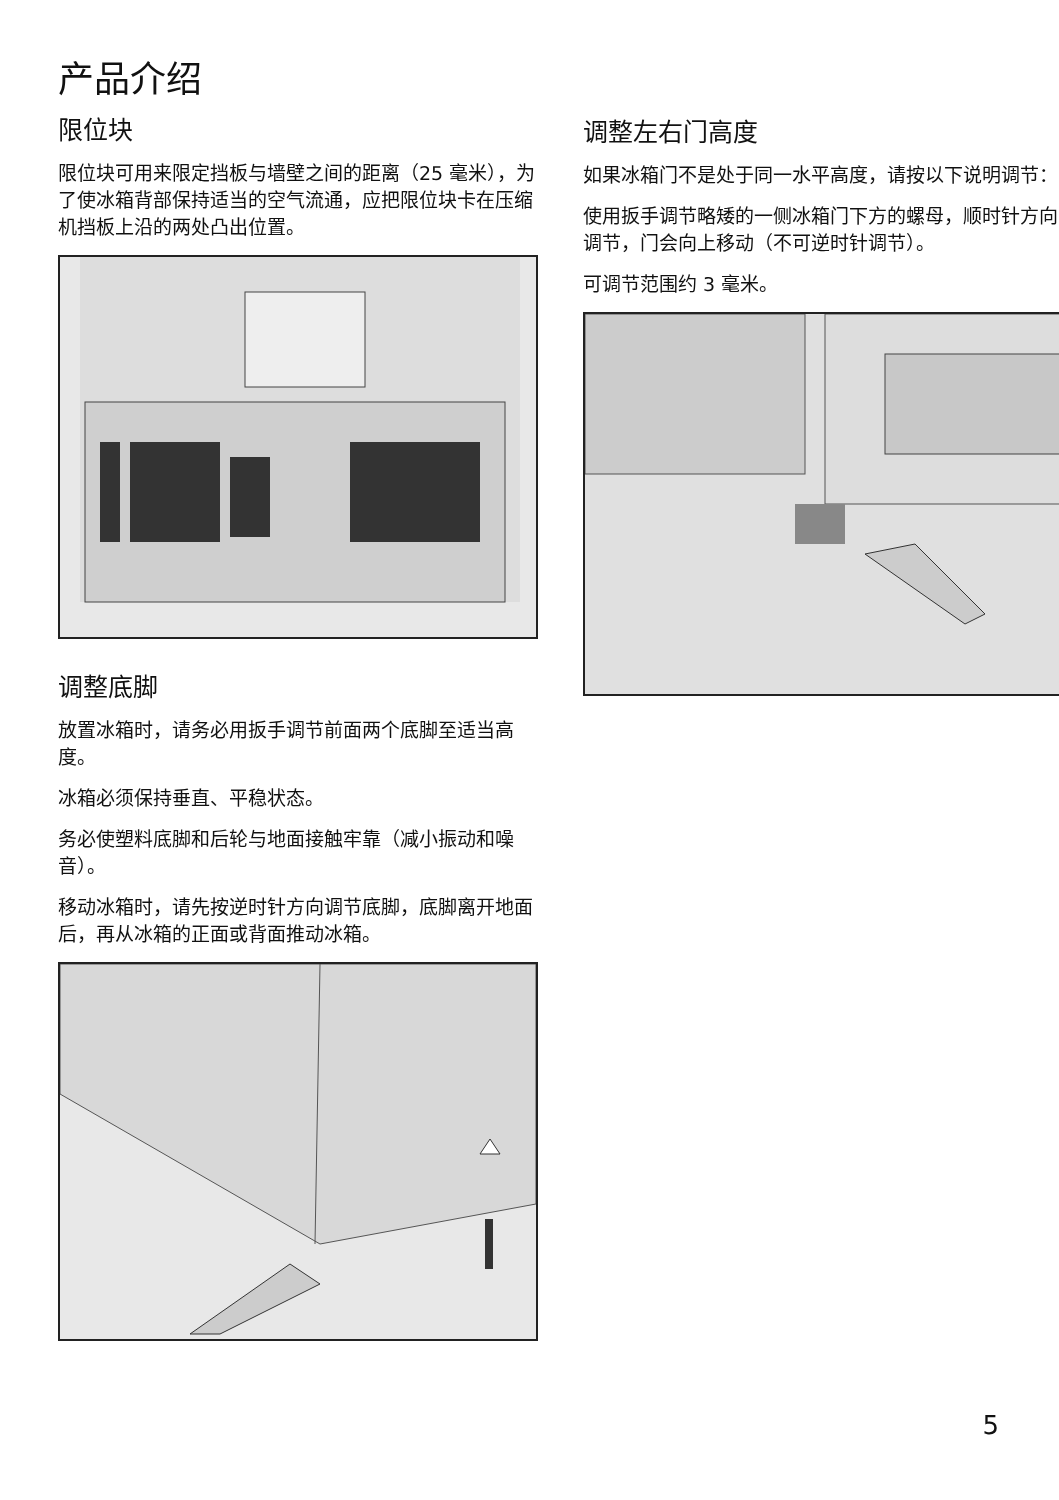产品介绍
限位块
限位块可用来限定挡板与墙壁之间的距离（25 毫米），为了使冰箱背部保持适当的空气流通，应把限位块卡在压缩机挡板上沿的两处凸出位置。
调整底脚
放置冰箱时，请务必用扳手调节前面两个底脚至适当高度。
冰箱必须保持垂直、平稳状态。
务必使塑料底脚和后轮与地面接触牢靠（减小振动和噪音）。
移动冰箱时，请先按逆时针方向调节底脚，底脚离开地面后，再从冰箱的正面或背面推动冰箱。
调整左右门高度
如果冰箱门不是处于同一水平高度，请按以下说明调节：
使用扳手调节略矮的一侧冰箱门下方的螺母，顺时针方向调节，门会向上移动（不可逆时针调节）。
可调节范围约 3 毫米。
5